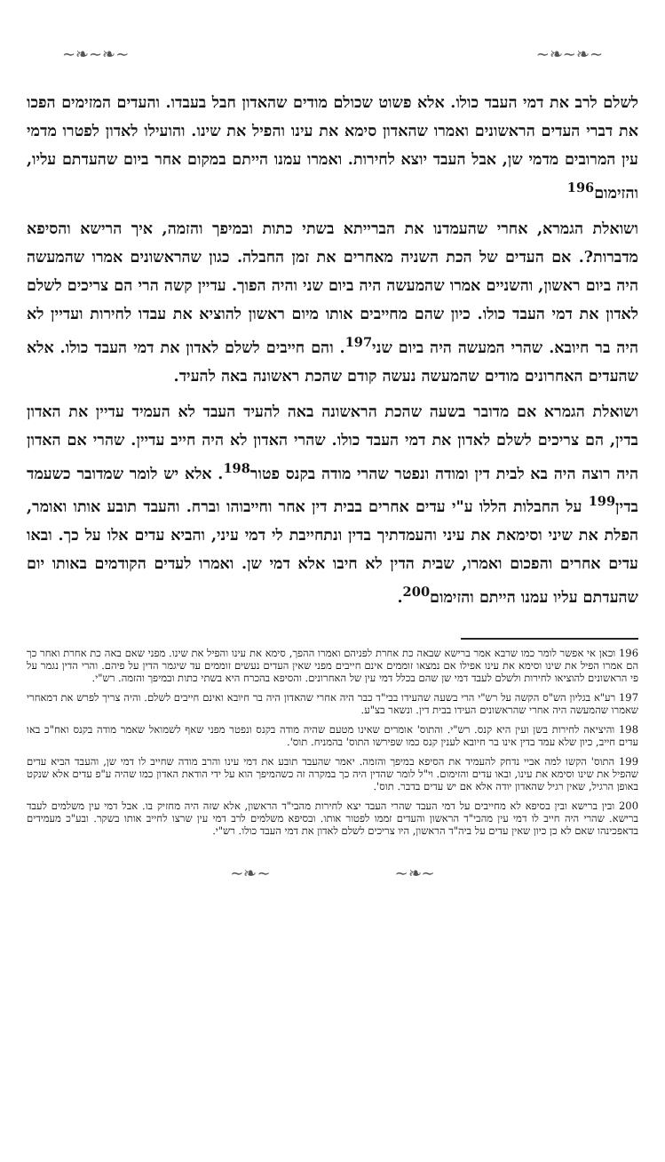~❧~❧~ ~❧~❧~
לשלם לרב את דמי העבד כולו. אלא פשוט שכולם מודים שהאדון חבל בעבדו. והעדים המזימים הפכו את דברי העדים הראשונים ואמרו שהאדון סימא את עינו והפיל את שינו. והועילו לאדון לפטרו מדמי עין המרובים מדמי שן, אבל העבד יוצא לחירות. ואמרו עמנו הייתם במקום אחר ביום שהעדתם עליו, והזימום<sup>196</sup>
ושואלת הגמרא, אחרי שהעמדנו את הברייתא בשתי כתות ובמיפך והזמה, איך הרישא והסיפא מדברות?. אם העדים של הכת השניה מאחרים את זמן החבלה. כגון שהראשונים אמרו שהמעשה היה ביום ראשון, והשניים אמרו שהמעשה היה ביום שני והיה הפוך. עדיין קשה הרי הם צריכים לשלם לאדון את דמי העבד כולו. כיון שהם מחייבים אותו מיום ראשון להוציא את עבדו לחירות ועדיין לא היה בר חיובא. שהרי המעשה היה ביום שני<sup>197</sup>. והם חייבים לשלם לאדון את דמי העבד כולו. אלא שהעדים האחרונים מודים שהמעשה נעשה קודם שהכת ראשונה באה להעיד.
ושואלת הגמרא אם מדובר בשעה שהכת הראשונה באה להעיד העבד לא העמיד עדיין את האדון בדין, הם צריכים לשלם לאדון את דמי העבד כולו. שהרי האדון לא היה חייב עדיין. שהרי אם האדון היה רוצה היה בא לבית דין ומודה ונפטר שהרי מודה בקנס פטור<sup>198</sup>. אלא יש לומר שמדובר כשעמד בדין<sup>199</sup> על החבלות הללו ע"י עדים אחרים בבית דין אחר וחייבוהו וברח. והעבד תובע אותו ואומר, הפלת את שיני וסימאת את עיני והעמדתיך בדין ונתחייבת לי דמי עיני, והביא עדים אלו על כך. ובאו עדים אחרים והפכום ואמרו, שבית הדין לא חיבו אלא דמי שן. ואמרו לעדים הקודמים באותו יום שהעדתם עליו עמנו הייתם והזימום<sup>200</sup>.
196 וכאן אי אפשר לומר כמו שרבא אמר ברישא שבאה כת אחרת לפניהם ואמרו ההפך, סימא את עינו והפיל את שינו. מפני שאם באה כת אחרת ואחר כך הם אמרו הפיל את שינו וסימא את עינו אפילו אם נמצאו זוממים אינם חייבים מפני שאין העדים נעשים זוממים עד שיגמר הדין על פיהם. והרי הדין נגמר על פי הראשונים להוציאו לחירות ולשלם לעבד דמי שן שהם בכלל דמי עין של האחרונים. והסיפא בהכרח היא בשתי כתות ובמיפך והזמה. רש"י.
197 רע"א בגליון הש"ס הקשה על רש"י הרי בשעה שהעידו בבי"ד כבר היה אחרי שהאדון היה בר חיובא ואינם חייבים לשלם. והיה צריך לפרש את דמאחרי שאמרו שהמעשה היה אחרי שהראשונים העידו בבית דין. ונשאר בצ"ע.
198 והיציאה לחירות בשן ועין היא קנס. רש"י. והתוס' אומרים שאינו מטעם שהיה מודה בקנס ונפטר מפני שאף לשמואל שאמר מודה בקנס ואח"כ באו עדים חייב, כיון שלא עמד בדין אינו בר חיובא לענין קנס כמו שפירשו התוס' בהמניח. תוס'.
199 התוס' הקשו למה אביי נדחק להעמיד את הסיפא במיפך והזמה. יאמר שהעבד תובע את דמי עינו והרב מודה שחייב לו דמי שן, והעבד הביא עדים שהפיל את שינו וסימא את עינו, ובאו עדים והזימום. וי"ל לומר שהדין היה כך במקרה זה כשהמיפך הוא על ידי הודאת האדון כמו שהיה ע"פ עדים אלא שנקט באופן הרגיל, שאין רגיל שהאדון יודה אלא אם יש עדים בדבר. תוס'.
200 ובין ברישא ובין בסיפא לא מחייבים על דמי העבד שהרי העבד יצא לחירות מהבי"ד הראשון, אלא שזה היה מחזיק בו. אבל דמי עין משלמים לעבד ברישא. שהרי היה חייב לו דמי עין מהבי"ד הראשון והעדים זממו לפטור אותו. ובסיפא משלמים לרב דמי עין שרצו לחייב אותו בשקר. ובע"כ מעמידים בדאפכינהו שאם לא כן כיון שאין עדים על ביה"ד הראשון, היו צריכים לשלם לאדון את דמי העבד כולו. רש"י.
~❧~ ~❧~